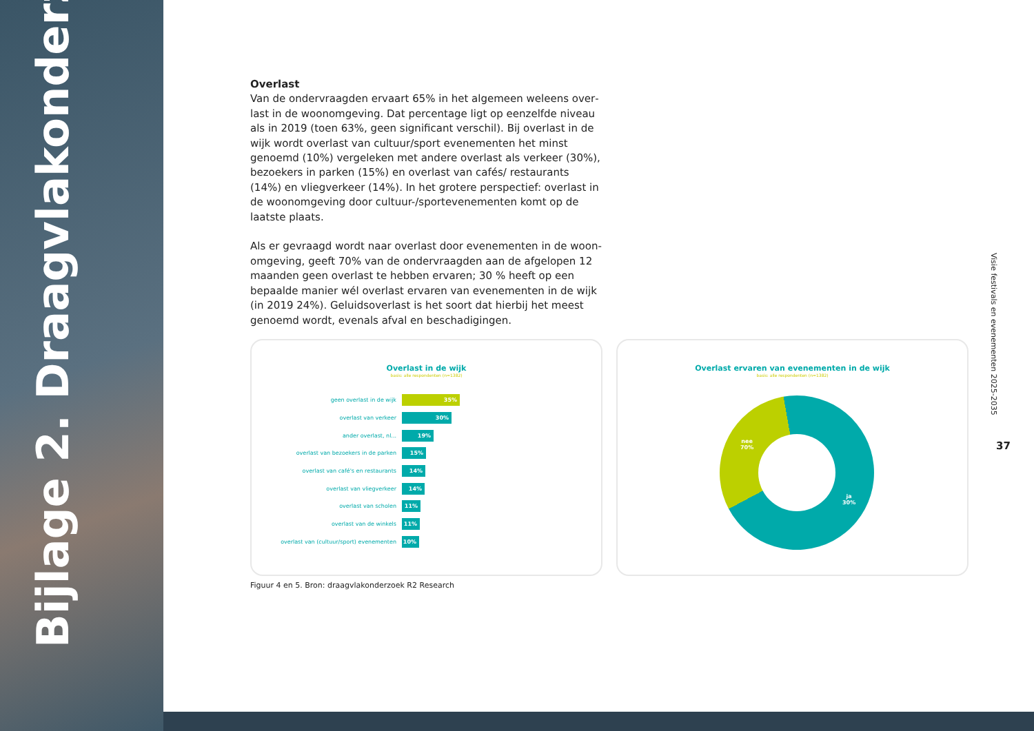Bijlage 2. Draagvlakonderzoek
Overlast
Van de ondervraagden ervaart 65% in het algemeen weleens over­last in de woonomgeving. Dat percentage ligt op eenzelfde niveau als in 2019 (toen 63%, geen significant verschil). Bij overlast in de wijk wordt overlast van cultuur/sport evenementen het minst genoemd (10%) vergeleken met andere overlast als verkeer (30%), bezoekers in parken (15%) en overlast van cafés/ restaurants (14%) en vliegverkeer (14%). In het grotere perspectief: overlast in de woonomgeving door cultuur-/sportevenementen komt op de laatste plaats.
Als er gevraagd wordt naar overlast door evenementen in de woon­omgeving, geeft 70% van de ondervraagden aan de afgelopen 12 maanden geen overlast te hebben ervaren; 30 % heeft op een bepaalde manier wél overlast ervaren van evenementen in de wijk (in 2019 24%). Geluidsoverlast is het soort dat hierbij het meest genoemd wordt, evenals afval en beschadigingen.
Overlast in de wijk
basis: alle respondenten (n=1382)
geen overlast in de wijk
35%
overlast van verkeer
30%
ander overlast, nl...
19%
overlast van bezoekers in de parken
15%
overlast van café's en restaurants
14%
overlast van vliegverkeer
14%
overlast van scholen
11%
overlast van de winkels
11%
overlast van (cultuur/sport) evenementen
10%
Overlast ervaren van evenementen in de wijk
basis: alle respondenten (n=1382)
nee
70%
ja
30%
Figuur 4 en 5. Bron: draagvlakonderzoek R2 Research
Visie festivals en evenementen 2025-2035
37